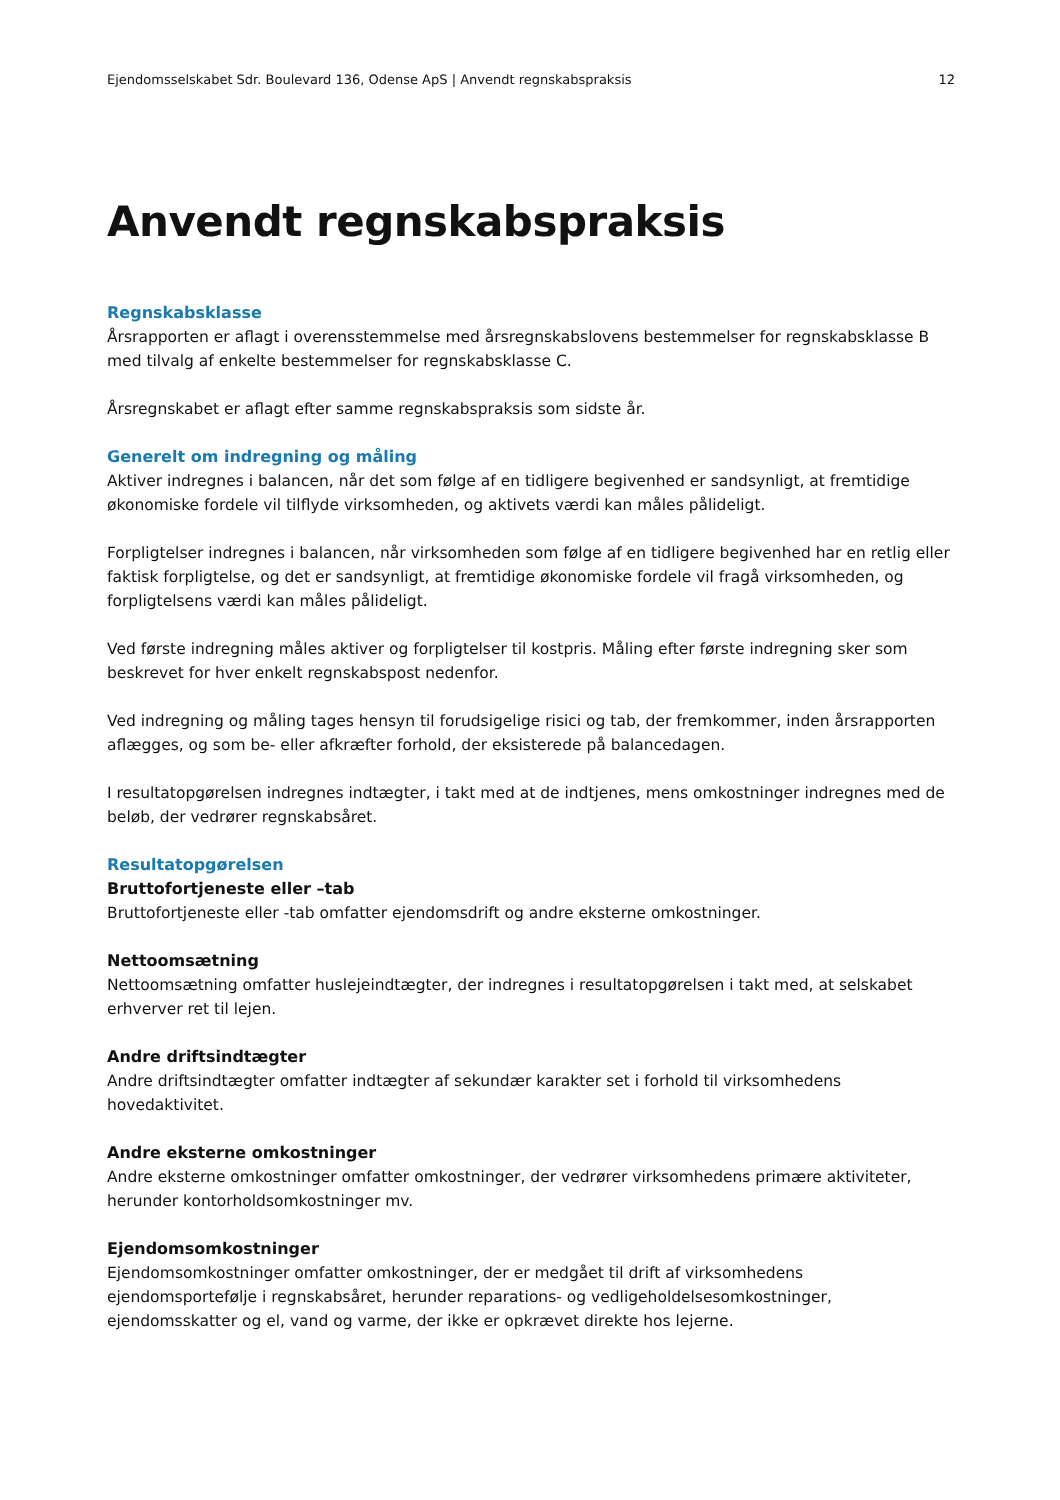Ejendomsselskabet Sdr. Boulevard 136, Odense ApS | Anvendt regnskabspraksis 12
Anvendt regnskabspraksis
Regnskabsklasse
Årsrapporten er aflagt i overensstemmelse med årsregnskabslovens bestemmelser for regnskabsklasse B med tilvalg af enkelte bestemmelser for regnskabsklasse C.
Årsregnskabet er aflagt efter samme regnskabspraksis som sidste år.
Generelt om indregning og måling
Aktiver indregnes i balancen, når det som følge af en tidligere begivenhed er sandsynligt, at fremtidige økonomiske fordele vil tilflyde virksomheden, og aktivets værdi kan måles pålideligt.
Forpligtelser indregnes i balancen, når virksomheden som følge af en tidligere begivenhed har en retlig eller faktisk forpligtelse, og det er sandsynligt, at fremtidige økonomiske fordele vil fragå virksomheden, og forpligtelsens værdi kan måles pålideligt.
Ved første indregning måles aktiver og forpligtelser til kostpris. Måling efter første indregning sker som beskrevet for hver enkelt regnskabspost nedenfor.
Ved indregning og måling tages hensyn til forudsigelige risici og tab, der fremkommer, inden årsrapporten aflægges, og som be- eller afkræfter forhold, der eksisterede på balancedagen.
I resultatopgørelsen indregnes indtægter, i takt med at de indtjenes, mens omkostninger indregnes med de beløb, der vedrører regnskabsåret.
Resultatopgørelsen
Bruttofortjeneste eller –tab
Bruttofortjeneste eller -tab omfatter ejendomsdrift og andre eksterne omkostninger.
Nettoomsætning
Nettoomsætning omfatter huslejeindtægter, der indregnes i resultatopgørelsen i takt med, at selskabet erhverver ret til lejen.
Andre driftsindtægter
Andre driftsindtægter omfatter indtægter af sekundær karakter set i forhold til virksomhedens hovedaktivitet.
Andre eksterne omkostninger
Andre eksterne omkostninger omfatter omkostninger, der vedrører virksomhedens primære aktiviteter, herunder kontorholdsomkostninger mv.
Ejendomsomkostninger
Ejendomsomkostninger omfatter omkostninger, der er medgået til drift af virksomhedens ejendomsportefølje i regnskabsåret, herunder reparations- og vedligeholdelsesomkostninger, ejendomsskatter og el, vand og varme, der ikke er opkrævet direkte hos lejerne.